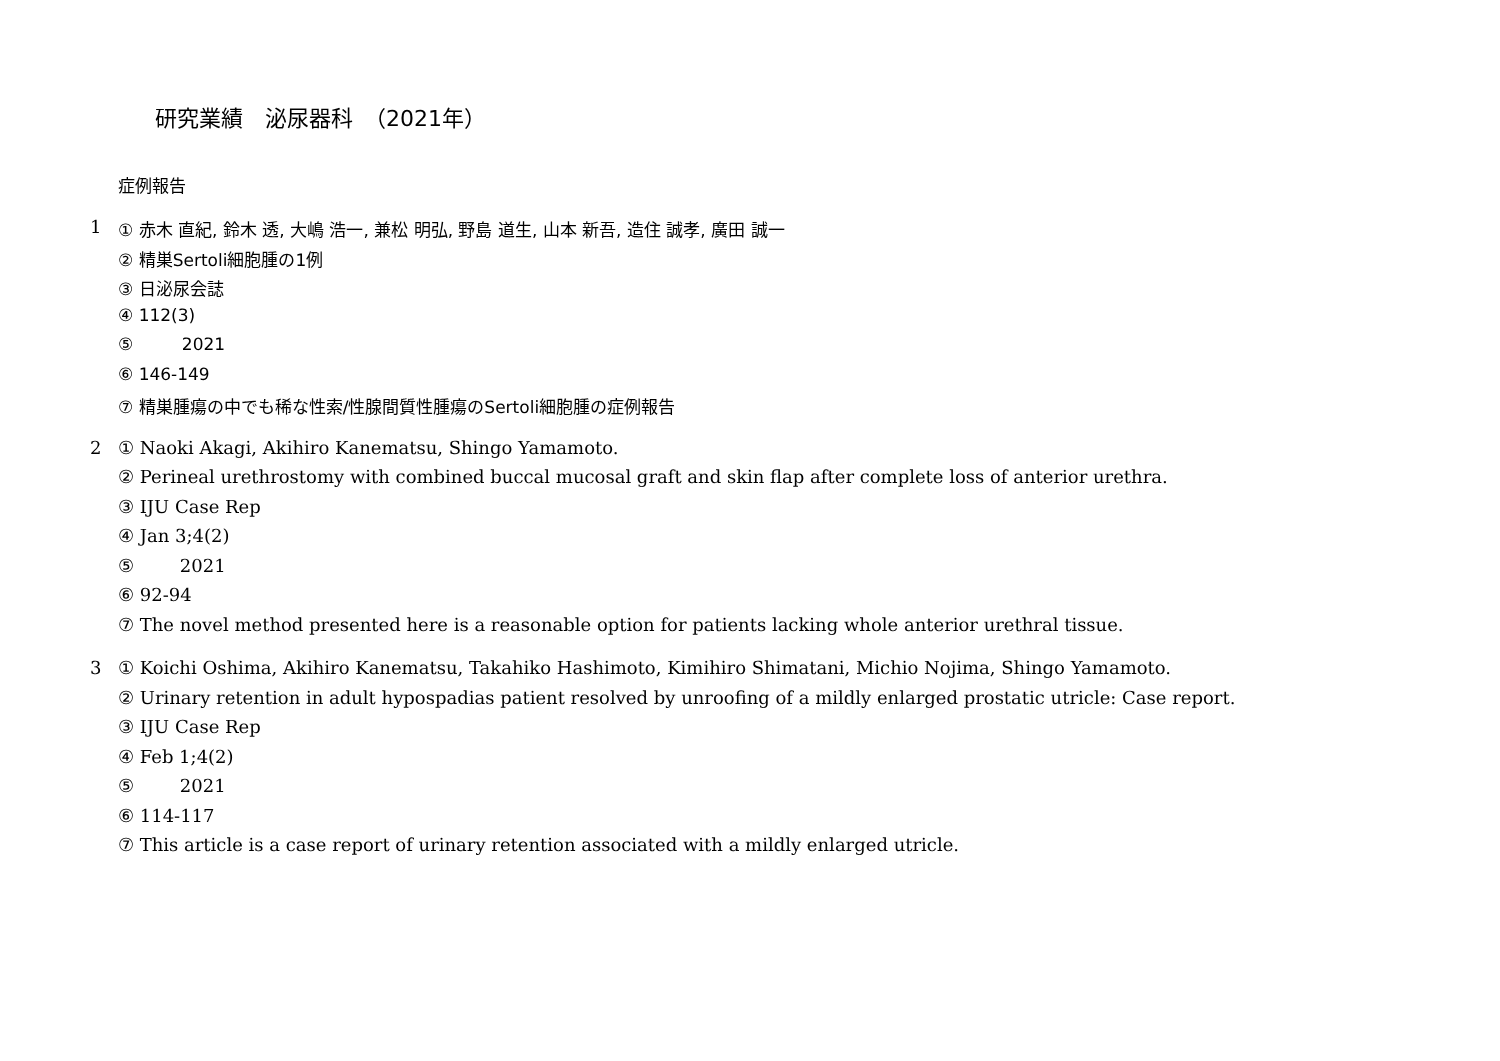研究業績　泌尿器科　（2021年）
症例報告
1
① 赤木 直紀, 鈴木 透, 大嶋 浩一, 兼松 明弘, 野島 道生, 山本 新吾, 造住 誠孝, 廣田 誠一
② 精巣Sertoli細胞腫の1例
③ 日泌尿会誌
④ 112(3)
⑤ 2021
⑥ 146-149
⑦ 精巣腫瘍の中でも稀な性索/性腺間質性腫瘍のSertoli細胞腫の症例報告
2
① Naoki Akagi, Akihiro Kanematsu, Shingo Yamamoto.
② Perineal urethrostomy with combined buccal mucosal graft and skin flap after complete loss of anterior urethra.
③ IJU Case Rep
④ Jan 3;4(2)
⑤ 2021
⑥ 92-94
⑦ The novel method presented here is a reasonable option for patients lacking whole anterior urethral tissue.
3
① Koichi Oshima, Akihiro Kanematsu, Takahiko Hashimoto, Kimihiro Shimatani, Michio Nojima, Shingo Yamamoto.
② Urinary retention in adult hypospadias patient resolved by unroofing of a mildly enlarged prostatic utricle: Case report.
③ IJU Case Rep
④ Feb 1;4(2)
⑤ 2021
⑥ 114-117
⑦ This article is a case report of urinary retention associated with a mildly enlarged utricle.